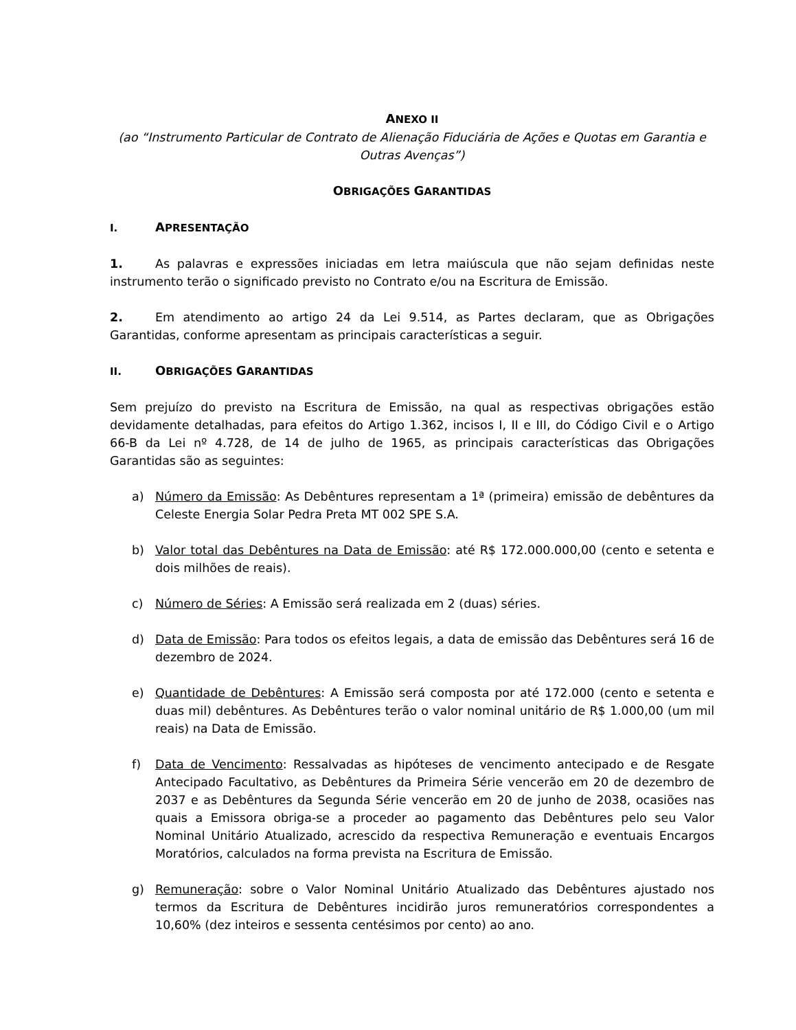ANEXO II
(ao “Instrumento Particular de Contrato de Alienação Fiduciária de Ações e Quotas em Garantia e Outras Avenças”)
OBRIGAÇÕES GARANTIDAS
I. APRESENTAÇÃO
1. As palavras e expressões iniciadas em letra maiúscula que não sejam definidas neste instrumento terão o significado previsto no Contrato e/ou na Escritura de Emissão.
2. Em atendimento ao artigo 24 da Lei 9.514, as Partes declaram, que as Obrigações Garantidas, conforme apresentam as principais características a seguir.
II. OBRIGAÇÕES GARANTIDAS
Sem prejuízo do previsto na Escritura de Emissão, na qual as respectivas obrigações estão devidamente detalhadas, para efeitos do Artigo 1.362, incisos I, II e III, do Código Civil e o Artigo 66-B da Lei nº 4.728, de 14 de julho de 1965, as principais características das Obrigações Garantidas são as seguintes:
a) Número da Emissão: As Debêntures representam a 1ª (primeira) emissão de debêntures da Celeste Energia Solar Pedra Preta MT 002 SPE S.A.
b) Valor total das Debêntures na Data de Emissão: até R$ 172.000.000,00 (cento e setenta e dois milhões de reais).
c) Número de Séries: A Emissão será realizada em 2 (duas) séries.
d) Data de Emissão: Para todos os efeitos legais, a data de emissão das Debêntures será 16 de dezembro de 2024.
e) Quantidade de Debêntures: A Emissão será composta por até 172.000 (cento e setenta e duas mil) debêntures. As Debêntures terão o valor nominal unitário de R$ 1.000,00 (um mil reais) na Data de Emissão.
f) Data de Vencimento: Ressalvadas as hipóteses de vencimento antecipado e de Resgate Antecipado Facultativo, as Debêntures da Primeira Série vencerão em 20 de dezembro de 2037 e as Debêntures da Segunda Série vencerão em 20 de junho de 2038, ocasiões nas quais a Emissora obriga-se a proceder ao pagamento das Debêntures pelo seu Valor Nominal Unitário Atualizado, acrescido da respectiva Remuneração e eventuais Encargos Moratórios, calculados na forma prevista na Escritura de Emissão.
g) Remuneração: sobre o Valor Nominal Unitário Atualizado das Debêntures ajustado nos termos da Escritura de Debêntures incidirão juros remuneratórios correspondentes a 10,60% (dez inteiros e sessenta centésimos por cento) ao ano.